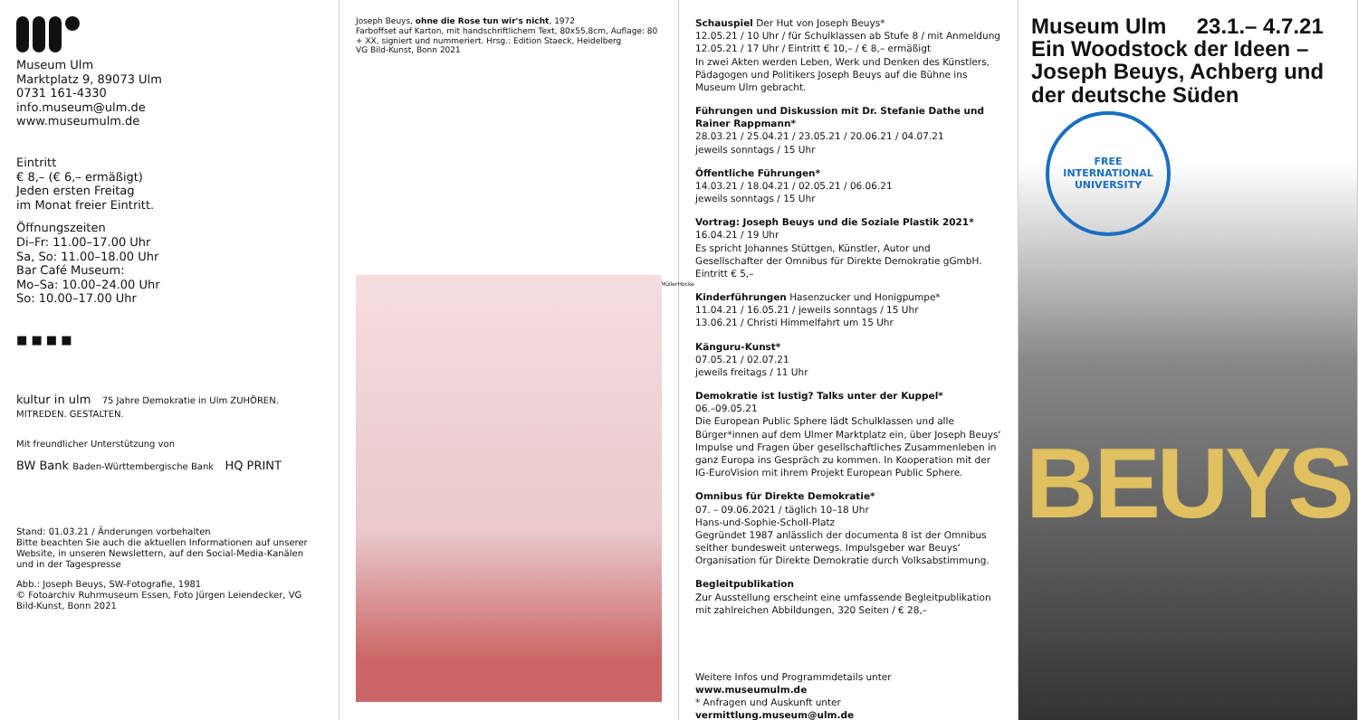Museum Ulm
Marktplatz 9, 89073 Ulm
0731 161-4330
info.museum@ulm.de
www.museumulm.de
Eintritt
€ 8,– (€ 6,– ermäßigt)
Jeden ersten Freitag
im Monat freier Eintritt.
Öffnungszeiten
Di–Fr: 11.00–17.00 Uhr
Sa, So: 11.00–18.00 Uhr
Bar Café Museum:
Mo–Sa: 10.00–24.00 Uhr
So: 10.00–17.00 Uhr
■ ■ ■ ■
kultur in ulm 75 Jahre Demokratie in Ulm ZUHÖREN. MITREDEN. GESTALTEN.
Mit freundlicher Unterstützung von
BW Bank Baden-Württembergische Bank HQ PRINT
Stand: 01.03.21 / Änderungen vorbehalten
Bitte beachten Sie auch die aktuellen Informationen auf unserer Website, in unseren Newslettern, auf den Social-Media-Kanälen und in der Tagespresse
Abb.: Joseph Beuys, SW-Fotografie, 1981
© Fotoarchiv Ruhrmuseum Essen, Foto Jürgen Leiendecker, VG Bild-Kunst, Bonn 2021
Joseph Beuys, ohne die Rose tun wir's nicht, 1972
Farboffset auf Karton, mit handschriftlichem Text, 80x55,8cm, Auflage: 80 + XX, signiert und nummeriert. Hrsg.: Edition Staeck, Heidelberg
VG Bild-Kunst, Bonn 2021
MüllerHocke
Schauspiel Der Hut von Joseph Beuys*
12.05.21 / 10 Uhr / für Schulklassen ab Stufe 8 / mit Anmeldung
12.05.21 / 17 Uhr / Eintritt € 10,– / € 8,– ermäßigt
In zwei Akten werden Leben, Werk und Denken des Künstlers, Pädagogen und Politikers Joseph Beuys auf die Bühne ins Museum Ulm gebracht.
Führungen und Diskussion mit Dr. Stefanie Dathe und Rainer Rappmann*
28.03.21 / 25.04.21 / 23.05.21 / 20.06.21 / 04.07.21
jeweils sonntags / 15 Uhr
Öffentliche Führungen*
14.03.21 / 18.04.21 / 02.05.21 / 06.06.21
jeweils sonntags / 15 Uhr
Vortrag: Joseph Beuys und die Soziale Plastik 2021*
16.04.21 / 19 Uhr
Es spricht Johannes Stüttgen, Künstler, Autor und Gesellschafter der Omnibus für Direkte Demokratie gGmbH.
Eintritt € 5,–
Kinderführungen Hasenzucker und Honigpumpe*
11.04.21 / 16.05.21 / jeweils sonntags / 15 Uhr
13.06.21 / Christi Himmelfahrt um 15 Uhr
Känguru-Kunst*
07.05.21 / 02.07.21
jeweils freitags / 11 Uhr
Demokratie ist lustig? Talks unter der Kuppel*
06.–09.05.21
Die European Public Sphere lädt Schulklassen und alle Bürger*innen auf dem Ulmer Marktplatz ein, über Joseph Beuys‘ Impulse und Fragen über gesellschaftliches Zusammenleben in ganz Europa ins Gespräch zu kommen. In Kooperation mit der IG-EuroVision mit ihrem Projekt European Public Sphere.
Omnibus für Direkte Demokratie*
07. – 09.06.2021 / täglich 10–18 Uhr
Hans-und-Sophie-Scholl-Platz
Gegründet 1987 anlässlich der documenta 8 ist der Omnibus seit­her bundesweit unterwegs. Impulsgeber war Beuys‘ Organisation für Direkte Demokratie durch Volksabstimmung.
Begleitpublikation
Zur Ausstellung erscheint eine umfassende Begleitpublikation mit zahlreichen Abbildungen, 320 Seiten / € 28,–
Weitere Infos und Programmdetails unter www.museumulm.de
* Anfragen und Auskunft unter vermittlung.museum@ulm.de
Museum Ulm 23.1.– 4.7.21
Ein Woodstock der Ideen – Joseph Beuys, Achberg und der deutsche Süden
FREE INTERNATIONAL UNIVERSITY
BEUYS